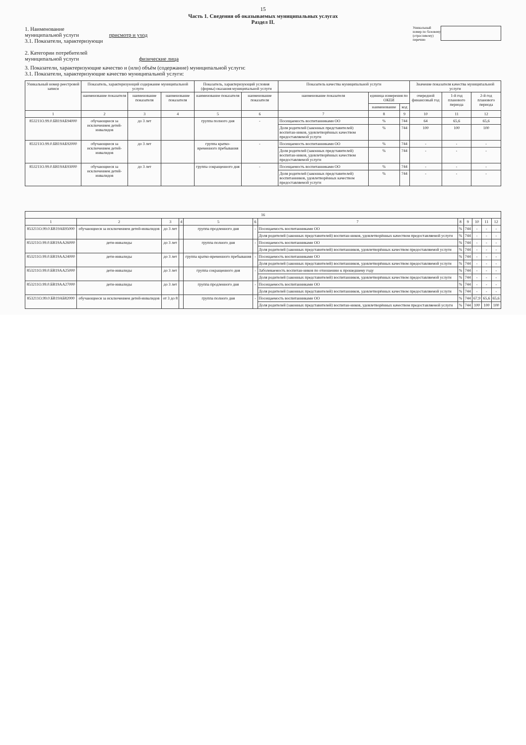15
Часть 1. Сведения об оказываемых муниципальных услугах
Раздел II.
1. Наименование
муниципальной услуги присмотр и уход
3.1. Показатели, характеризующи
2. Категории потребителей
муниципальной услуги физические лица
Уникальный
номер по базовому
(отраслевому)
перечню
3. Показатели, характеризующие качество и (или) объём (содержание) муниципальной услуги:
3.1. Показатели, характеризующие качество муниципальной услуги:
| Уникальный номер реестровой записи | Показатель, характеризующий содержание муниципальной услуги | | | Показатель, характеризующий условия (формы) оказания муниципальной услуги | | Показатель качества муниципальной услуги | | | Значение показателя качества муниципальной услуги | | |
| --- | --- | --- | --- | --- | --- | --- | --- | --- | --- | --- | --- |
| | наименование показателя | наименование показателя | наименование показателя | наименование показателя | наименование показателя | наименование показателя | единица измерения по ОКЕИ | | очередной финансовый год | 1-й год планового периода | 2-й год планового периода |
| | | | | | | | наименование | код | | | |
| 1 | 2 | 3 | 4 | 5 | 6 | 7 | 8 | 9 | 10 | 11 | 12 |
| 853211О.99.0.БВ19АБ94000 | обучающиеся за исключением детей-инвалидов | до 3 лет | | группа полного дня | - | Посещаемость воспитанниками ОО | % | 744 | 64 | 65,6 | 65,6 |
| | | | | | | Доля родителей (законных представителей) воспитан-ников, удовлетворённых качеством предоставляемой услуги | % | 744 | 100 | 100 | 100 |
| 853211О.99.0.БВ19АБ92000 | обучающиеся за исключением детей-инвалидов | до 3 лет | | группа кратко-временного пребывания | - | Посещаемость воспитанниками ОО | % | 744 | - | - | - |
| | | | | | | Доля родителей (законных представителей) воспитан-ников, удовлетворённых качеством предоставляемой услуги | % | 744 | - | - | - |
| 853211О.99.0.БВ19АБ93000 | обучающиеся за исключением детей-инвалидов | до 3 лет | | группа сокращенного дня | - | Посещаемость воспитанниками ОО | % | 744 | - | - | - |
| | | | | | | Доля родителей (законных представителей) воспитанников, удовлетворённых качеством предоставляемой услуги | % | 744 | - | - | - |
| 16 | | | | | | | | | | | |
| 1 | 2 | 3 | 4 | 5 | 6 | 7 | 8 | 9 | 10 | 11 | 12 |
| 853211О.99.0.БВ19АБ95000 | обучающиеся за исключением детей-инвалидов | до 3 лет | | группа продленного дня | - | Посещаемость воспитанниками ОО | % | 744 | - | - | - |
| | | | | | | Доля родителей (законных представителей) воспитан-ников, удовлетворённых качеством предоставляемой услуги | % | 744 | - | - | - |
| 853211О.99.0.БВ19АА26000 | дети-инвалиды | до 3 лет | | группа полного дня | - | Посещаемость воспитанниками ОО | % | 744 | - | - | - |
| | | | | | | Доля родителей (законных представителей) воспитанников, удовлетворённых качеством предоставляемой услуги | % | 744 | - | - | - |
| 853211О.99.0.БВ19АА24000 | дети-инвалиды | до 3 лет | | группа кратко-временного пребывания | - | Посещаемость воспитанниками ОО | % | 744 | - | - | - |
| | | | | | | Доля родителей (законных представителей) воспитанников, удовлетворённых качеством предоставляемой услуги | % | 744 | - | - | - |
| 853211О.99.0.БВ19АА25000 | дети-инвалиды | до 3 лет | | группа сокращенного дня | - | Заболеваемость воспитан-ников по отношению к прошедшему году | % | 744 | - | - | - |
| | | | | | | Доля родителей (законных представителей) воспитанников, удовлетворённых качеством предоставляемой услуги | % | 744 | - | - | - |
| 853211О.99.0.БВ19АА27000 | дети-инвалиды | до 3 лет | | группа продленного дня | - | Посещаемость воспитанниками ОО | % | 744 | - | - | - |
| | | | | | | Доля родителей (законных представителей) воспитанников, удовлетворённых качеством предоставляемой услуги | % | 744 | - | - | - |
| 853211О.99.0.БВ19АБ82000 | обучающиеся за исключением детей-инвалидов | от 3 до 8 | | группа полного дня | - | Посещаемость воспитанниками ОО | % | 744 | 67,9 | 65,6 | 65,6 |
| | | | | | | Доля родителей (законных представителей) воспитан-ников, удовлетворённых качеством предоставляемой услуги | % | 744 | 100 | 100 | 100 |